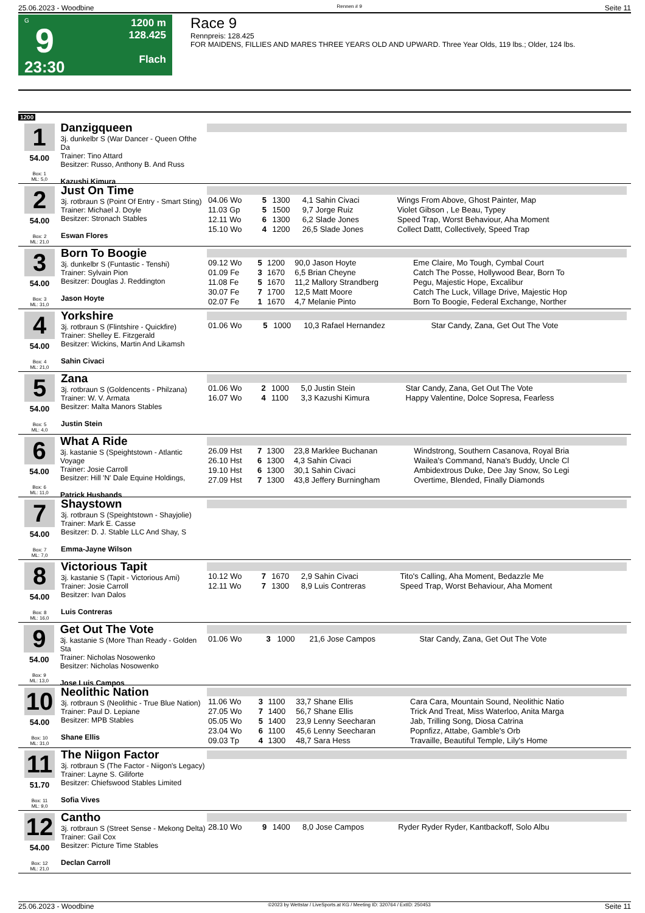25.06.2023 - Woodbine Rennen # 9 Seite 11
G
9
23:30
1200 m
128.425
Flach
Race 9
Rennpreis: 128.425
FOR MAIDENS, FILLIES AND MARES THREE YEARS OLD AND UPWARD. Three Year Olds, 119 lbs.; Older, 124 lbs.
1200
1
54.00
Box: 1
ML: 5,0
Danzigqueen
3j. dunkelbr S (War Dancer - Queen Ofthe Da
Trainer: Tino Attard
Besitzer: Russo, Anthony B. And Russ
Kazushi Kimura
2
54.00
Box: 2
ML: 21,0
Just On Time
3j. rotbraun S (Point Of Entry - Smart Sting)
Trainer: Michael J. Doyle
Besitzer: Stronach Stables
Eswan Flores
| 04.06 Wo | 5 | 1300 | 4,1 Sahin Civaci | Wings From Above, Ghost Painter, Map |
| 11.03 Gp | 5 | 1500 | 9,7 Jorge Ruiz | Violet Gibson , Le Beau, Typey |
| 12.11 Wo | 6 | 1300 | 6,2 Slade Jones | Speed Trap, Worst Behaviour, Aha Moment |
| 15.10 Wo | 4 | 1200 | 26,5 Slade Jones | Collect Dattt, Collectively, Speed Trap |
3
54.00
Box: 3
ML: 31,0
Born To Boogie
3j. dunkelbr S (Funtastic - Tenshi)
Trainer: Sylvain Pion
Besitzer: Douglas J. Reddington
Jason Hoyte
| 09.12 Wo | 5 | 1200 | 90,0 Jason Hoyte | Eme Claire, Mo Tough, Cymbal Court |
| 01.09 Fe | 3 | 1670 | 6,5 Brian Cheyne | Catch The Posse, Hollywood Bear, Born To |
| 11.08 Fe | 5 | 1670 | 11,2 Mallory Strandberg | Pegu, Majestic Hope, Excalibur |
| 30.07 Fe | 7 | 1700 | 12,5 Matt Moore | Catch The Luck, Village Drive, Majestic Hop |
| 02.07 Fe | 1 | 1670 | 4,7 Melanie Pinto | Born To Boogie, Federal Exchange, Norther |
4
54.00
Box: 4
ML: 21,0
Yorkshire
3j. rotbraun S (Flintshire - Quickfire)
Trainer: Shelley E. Fitzgerald
Besitzer: Wickins, Martin And Likamsh
Sahin Civaci
| 01.06 Wo | 5 | 1000 | 10,3 Rafael Hernandez | Star Candy, Zana, Get Out The Vote |
5
54.00
Box: 5
ML: 4,0
Zana
3j. rotbraun S (Goldencents - Philzana)
Trainer: W. V. Armata
Besitzer: Malta Manors Stables
Justin Stein
| 01.06 Wo | 2 | 1000 | 5,0 Justin Stein | Star Candy, Zana, Get Out The Vote |
| 16.07 Wo | 4 | 1100 | 3,3 Kazushi Kimura | Happy Valentine, Dolce Sopresa, Fearless |
6
54.00
Box: 6
ML: 11,0
What A Ride
3j. kastanie S (Speightstown - Atlantic Voyage
Trainer: Josie Carroll
Besitzer: Hill 'N' Dale Equine Holdings,
Patrick Husbands
| 26.09 Hst | 7 | 1300 | 23,8 Marklee Buchanan | Windstrong, Southern Casanova, Royal Bria |
| 26.10 Hst | 6 | 1300 | 4,3 Sahin Civaci | Wailea's Command, Nana's Buddy, Uncle Cl |
| 19.10 Hst | 6 | 1300 | 30,1 Sahin Civaci | Ambidextrous Duke, Dee Jay Snow, So Legi |
| 27.09 Hst | 7 | 1300 | 43,8 Jeffery Burningham | Overtime, Blended, Finally Diamonds |
7
54.00
Box: 7
ML: 7,0
Shaystown
3j. rotbraun S (Speightstown - Shayjolie)
Trainer: Mark E. Casse
Besitzer: D. J. Stable LLC And Shay, S
Emma-Jayne Wilson
8
54.00
Box: 8
ML: 16,0
Victorious Tapit
3j. kastanie S (Tapit - Victorious Ami)
Trainer: Josie Carroll
Besitzer: Ivan Dalos
Luis Contreras
| 10.12 Wo | 7 | 1670 | 2,9 Sahin Civaci | Tito's Calling, Aha Moment, Bedazzle Me |
| 12.11 Wo | 7 | 1300 | 8,9 Luis Contreras | Speed Trap, Worst Behaviour, Aha Moment |
9
54.00
Box: 9
ML: 13,0
Get Out The Vote
3j. kastanie S (More Than Ready - Golden Sta
Trainer: Nicholas Nosowenko
Besitzer: Nicholas Nosowenko
Jose Luis Campos
| 01.06 Wo | 3 | 1000 | 21,6 Jose Campos | Star Candy, Zana, Get Out The Vote |
10
54.00
Box: 10
ML: 31,0
Neolithic Nation
3j. rotbraun S (Neolithic - True Blue Nation)
Trainer: Paul D. Lepiane
Besitzer: MPB Stables
Shane Ellis
| 11.06 Wo | 3 | 1100 | 33,7 Shane Ellis | Cara Cara, Mountain Sound, Neolithic Natio |
| 27.05 Wo | 7 | 1400 | 56,7 Shane Ellis | Trick And Treat, Miss Waterloo, Anita Marga |
| 05.05 Wo | 5 | 1400 | 23,9 Lenny Seecharan | Jab, Trilling Song, Diosa Catrina |
| 23.04 Wo | 6 | 1100 | 45,6 Lenny Seecharan | Popnfizz, Attabe, Gamble's Orb |
| 09.03 Tp | 4 | 1300 | 48,7 Sara Hess | Travaille, Beautiful Temple, Lily's Home |
11
51.70
Box: 11
ML: 9,0
The Niigon Factor
3j. rotbraun S (The Factor - Niigon's Legacy)
Trainer: Layne S. Giliforte
Besitzer: Chiefswood Stables Limited
Sofia Vives
12
54.00
Box: 12
ML: 21,0
Cantho
3j. rotbraun S (Street Sense - Mekong Delta)
Trainer: Gail Cox
Besitzer: Picture Time Stables
Declan Carroll
| 28.10 Wo | 9 | 1400 | 8,0 Jose Campos | Ryder Ryder Ryder, Kantbackoff, Solo Albu |
25.06.2023 - Woodbine ©2023 by Wettstar / LiveSports.at KG / Meeting ID: 320764 / ExtID: 250453 Seite 11